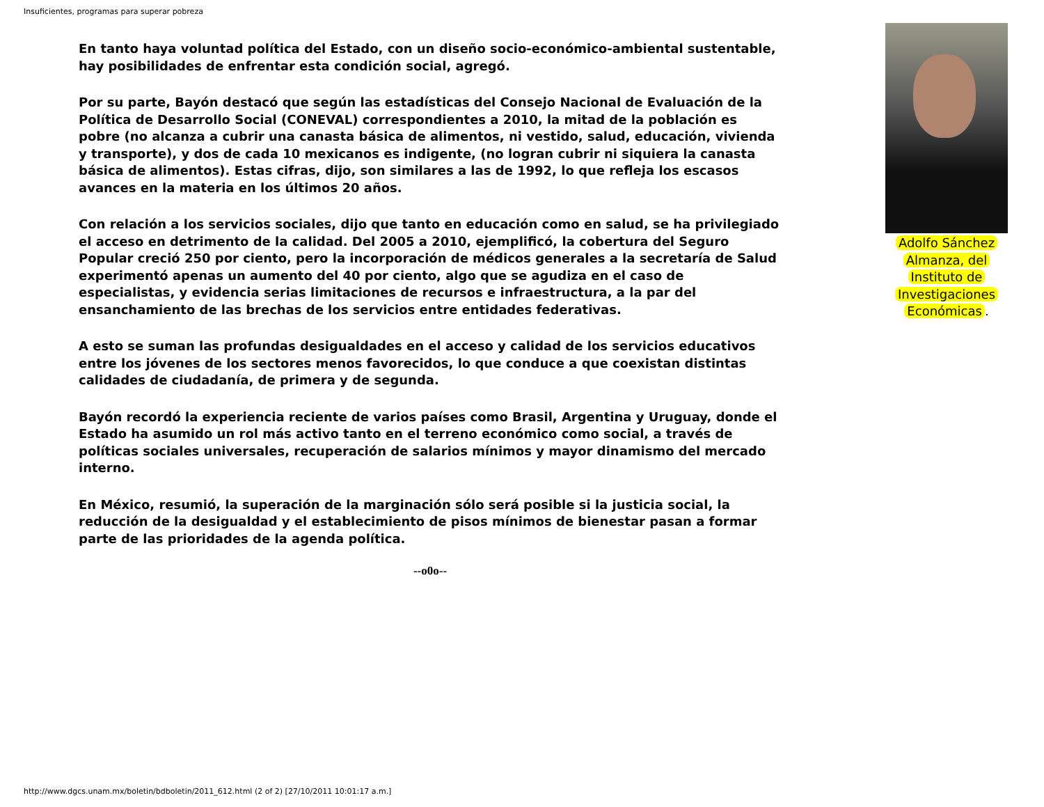Insuficientes, programas para superar pobreza
En tanto haya voluntad política del Estado, con un diseño socio-económico-ambiental sustentable, hay posibilidades de enfrentar esta condición social, agregó.
Por su parte, Bayón destacó que según las estadísticas del Consejo Nacional de Evaluación de la Política de Desarrollo Social (CONEVAL) correspondientes a 2010, la mitad de la población es pobre (no alcanza a cubrir una canasta básica de alimentos, ni vestido, salud, educación, vivienda y transporte), y dos de cada 10 mexicanos es indigente, (no logran cubrir ni siquiera la canasta básica de alimentos). Estas cifras, dijo, son similares a las de 1992, lo que refleja los escasos avances en la materia en los últimos 20 años.
Con relación a los servicios sociales, dijo que tanto en educación como en salud, se ha privilegiado el acceso en detrimento de la calidad. Del 2005 a 2010, ejemplificó, la cobertura del Seguro Popular creció 250 por ciento, pero la incorporación de médicos generales a la secretaría de Salud experimentó apenas un aumento del 40 por ciento, algo que se agudiza en el caso de especialistas, y evidencia serias limitaciones de recursos e infraestructura, a la par del ensanchamiento de las brechas de los servicios entre entidades federativas.
A esto se suman las profundas desigualdades en el acceso y calidad de los servicios educativos entre los jóvenes de los sectores menos favorecidos, lo que conduce a que coexistan distintas calidades de ciudadanía, de primera y de segunda.
Bayón recordó la experiencia reciente de varios países como Brasil, Argentina y Uruguay, donde el Estado ha asumido un rol más activo tanto en el terreno económico como social, a través de políticas sociales universales, recuperación de salarios mínimos y mayor dinamismo del mercado interno.
En México, resumió, la superación de la marginación sólo será posible si la justicia social, la reducción de la desigualdad y el establecimiento de pisos mínimos de bienestar pasan a formar parte de las prioridades de la agenda política.
--o0o--
Adolfo Sánchez
Almanza, del
Instituto de
Investigaciones
Económicas.
http://www.dgcs.unam.mx/boletin/bdboletin/2011_612.html (2 of 2) [27/10/2011 10:01:17 a.m.]